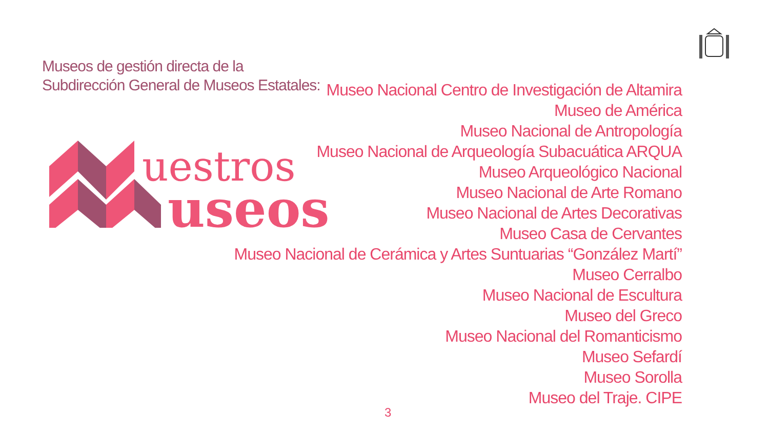Museos de gestión directa de la
Subdirección General de Museos Estatales:
uestros
useos
Museo Nacional Centro de Investigación de Altamira
Museo de América
Museo Nacional de Antropología
Museo Nacional de Arqueología Subacuática ARQUA
Museo Arqueológico Nacional
Museo Nacional de Arte Romano
Museo Nacional de Artes Decorativas
Museo Casa de Cervantes
Museo Nacional de Cerámica y Artes Suntuarias “González Martí”
Museo Cerralbo
Museo Nacional de Escultura
Museo del Greco
Museo Nacional del Romanticismo
Museo Sefardí
Museo Sorolla
Museo del Traje. CIPE
3